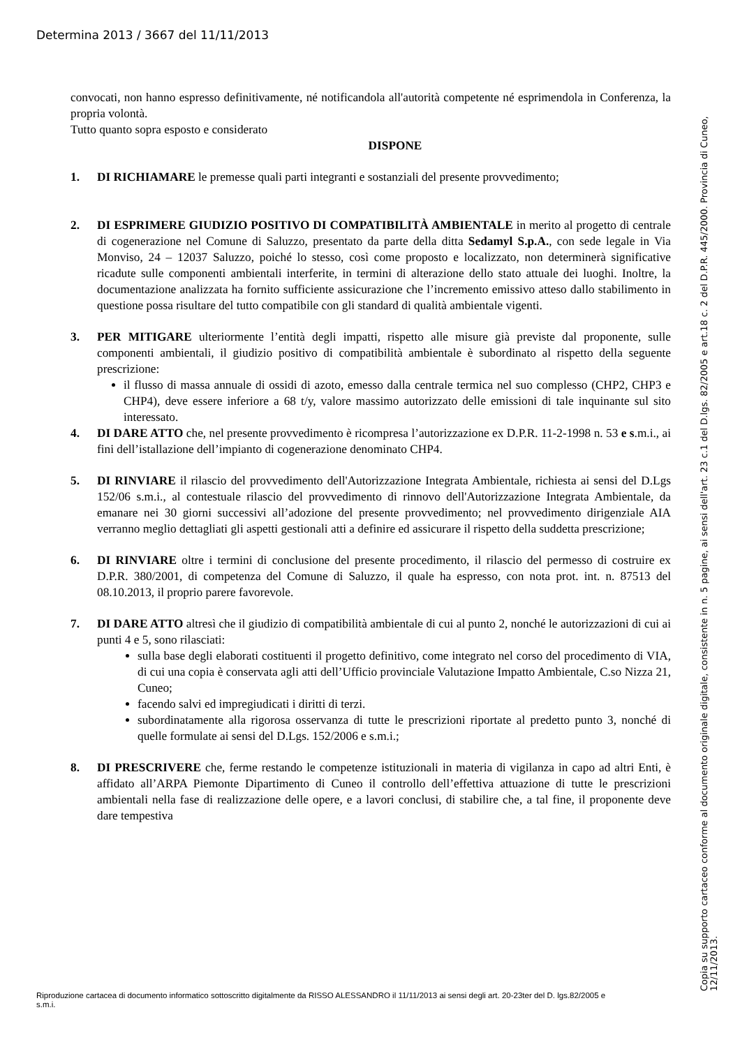Determina 2013 / 3667 del 11/11/2013
convocati, non hanno espresso definitivamente, né notificandola all'autorità competente né esprimendola in Conferenza, la propria volontà.
Tutto quanto sopra esposto e considerato
DISPONE
1. DI RICHIAMARE le premesse quali parti integranti e sostanziali del presente provvedimento;
2. DI ESPRIMERE GIUDIZIO POSITIVO DI COMPATIBILITÀ AMBIENTALE in merito al progetto di centrale di cogenerazione nel Comune di Saluzzo, presentato da parte della ditta Sedamyl S.p.A., con sede legale in Via Monviso, 24 – 12037 Saluzzo, poiché lo stesso, così come proposto e localizzato, non determinerà significative ricadute sulle componenti ambientali interferite, in termini di alterazione dello stato attuale dei luoghi. Inoltre, la documentazione analizzata ha fornito sufficiente assicurazione che l’incremento emissivo atteso dallo stabilimento in questione possa risultare del tutto compatibile con gli standard di qualità ambientale vigenti.
3. PER MITIGARE ulteriormente l’entità degli impatti, rispetto alle misure già previste dal proponente, sulle componenti ambientali, il giudizio positivo di compatibilità ambientale è subordinato al rispetto della seguente prescrizione:
il flusso di massa annuale di ossidi di azoto, emesso dalla centrale termica nel suo complesso (CHP2, CHP3 e CHP4), deve essere inferiore a 68 t/y, valore massimo autorizzato delle emissioni di tale inquinante sul sito interessato.
4. DI DARE ATTO che, nel presente provvedimento è ricompresa l’autorizzazione ex D.P.R. 11-2-1998 n. 53 e s.m.i., ai fini dell’istallazione dell’impianto di cogenerazione denominato CHP4.
5. DI RINVIARE il rilascio del provvedimento dell'Autorizzazione Integrata Ambientale, richiesta ai sensi del D.Lgs 152/06 s.m.i., al contestuale rilascio del provvedimento di rinnovo dell'Autorizzazione Integrata Ambientale, da emanare nei 30 giorni successivi all’adozione del presente provvedimento; nel provvedimento dirigenziale AIA verranno meglio dettagliati gli aspetti gestionali atti a definire ed assicurare il rispetto della suddetta prescrizione;
6. DI RINVIARE oltre i termini di conclusione del presente procedimento, il rilascio del permesso di costruire ex D.P.R. 380/2001, di competenza del Comune di Saluzzo, il quale ha espresso, con nota prot. int. n. 87513 del 08.10.2013, il proprio parere favorevole.
7. DI DARE ATTO altresì che il giudizio di compatibilità ambientale di cui al punto 2, nonché le autorizzazioni di cui ai punti 4 e 5, sono rilasciati:
sulla base degli elaborati costituenti il progetto definitivo, come integrato nel corso del procedimento di VIA, di cui una copia è conservata agli atti dell’Ufficio provinciale Valutazione Impatto Ambientale, C.so Nizza 21, Cuneo;
facendo salvi ed impregiudicati i diritti di terzi.
subordinatamente alla rigorosa osservanza di tutte le prescrizioni riportate al predetto punto 3, nonché di quelle formulate ai sensi del D.Lgs. 152/2006 e s.m.i.;
8. DI PRESCRIVERE che, ferme restando le competenze istituzionali in materia di vigilanza in capo ad altri Enti, è affidato all’ARPA Piemonte Dipartimento di Cuneo il controllo dell’effettiva attuazione di tutte le prescrizioni ambientali nella fase di realizzazione delle opere, e a lavori conclusi, di stabilire che, a tal fine, il proponente deve dare tempestiva
Copia su supporto cartaceo conforme al documento originale digitale, consistente in n. 5 pagine, ai sensi dell'art. 23 c.1 del D.lgs. 82/2005 e art.18 c. 2 del D.P.R. 445/2000. Provincia di Cuneo, 12/11/2013.
Riproduzione cartacea di documento informatico sottoscritto digitalmente da RISSO ALESSANDRO il 11/11/2013 ai sensi degli art. 20-23ter del D. lgs.82/2005 e s.m.i.